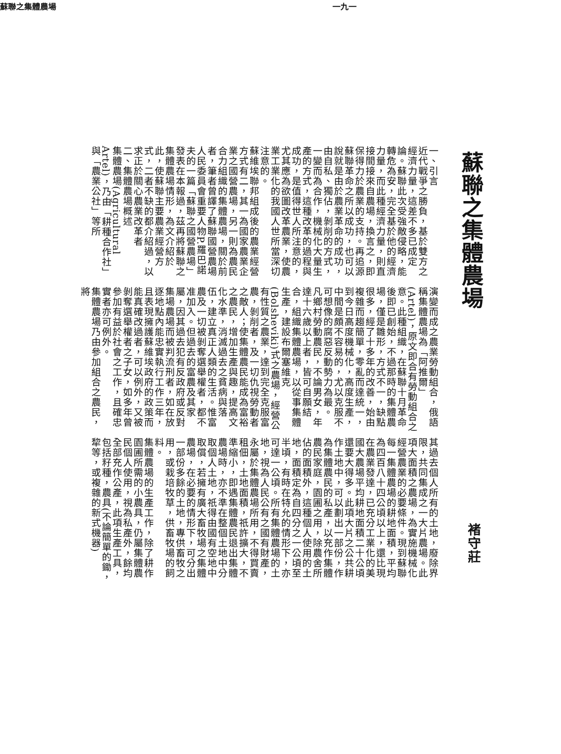蘇聯之集體農場 一九一
蘇聯之集體農場
褚守莊
一、引言
近代戰爭之勝負，基於雙方之經濟力量，這差不多已成定論。蘇聯此次受強敵侵略，能轉危為安，完全基於他的經濟力量，而此種經濟力量，則直接間接來自農場，換言之，即保得力於農業的支持。再追源蘇聯革命之所以成功，也可以說就是由於農業革命的成功，由自私、獨佔，剝削的方式，一變而為合作，機械化大量生產的方式，這種改革的過程與成功，是值得世人所注意的，尤其應為欲圖改革農業，使農業工業化的我國人世所當深切注意的。
蘇維埃聯邦組成後的農業經營方式有二，其一為國家農業企業之國營農場，另一則為農民合力組織的集體農場，關於前者，筆者曾譯了蘇聯國營農場人民委員會重要人物P.羅巴諾夫的一篇「蘇聯之國營農場」發表在本報過，茲再將蘇聯之集體農場情形，為文介紹於此，使蘇聯主要農業經營方式，二者不缺的都介紹過，以求正於關心農業改革者
二、集體農場概述
集體農場(Agricultural Artel)，乃由「耕種合作社」與「農業公社」等所
演變而成之農業勞動組合，俄語稱集體農場為「阿推爾」(Artel)，原文即合有勞動組合之意。此種組織，在蘇聯十月革命後即已創始，不過那時的集體農場，僅是雛形，方式不一，缺點很多，經了十多年的改善，始由複雜而趨簡單，零亂而達統一，到今日高度機械化，高度生產，中間是頗不容易的，尤以克服不可想像的腐惡反動勢力為最。
凡鄉村勞動農民，不論男女，年達十六歲以上者，皆可自願結合，組織集體農場，以從事集體生產，建設布爾塞維克(Bolsheviki)式之農場，經營公有性質之農業，達到完全克服富農，剝削者，及一切仇視勞動者之敵人；使集體農民能成為富裕之農民，增加生產與趣，提高文化水準，消滅過去之貧病與落伍，建立真正人類的生活。惟富農及一切被剝奪選舉權者，都不准加入。但過去的富農及其家屬，因其過去犯有反政府或反對集場農場而被判流刑者，如在放逐地點內能忠實執行工作三年，且表現擁護蘇維埃政府的政策而能真確改過者，可以例外，又被剝奪選舉權者之子女，如多年曾參加有益於社會之工作，且確忠實者亦可例外。
集體農場乃由參加組合之農民，將
其過去個人所有的土地，廢除界限，共同集成之一大片農場。此項大面積之農場，為實施機械化經營農業的必要條件。現到蘇聯每一集體農場的耕地面積，平均為四百八十四公頃以上，還比現在農業發達，已充分工業化的美國大農場平均耕地面積二十公頃還要大得多。此項大片之公共耕作土地中，可以劃出一部份，作為集體農民的私產，以充作集體農民家庭，園圃之用，除農舍所佔的面積外，這種個人使用的土地，面積定為自四分之一公頃至半頃，有時在特允的情形下，亦可達一公頃。所有集體農場的土地，視為人民公有之國有財產，永屬於集體農場所用，不得買賣租佃，土地面積，祇許擴大，不準縮小，即遇集體農民退出集體農場時，亦不準在整個土地中分取個人土地，祇得由國有空地中取償，若擁有廣大畜牧場之集體農場，在必要的情形下，可分出一部份多餘的土地，專供畜牧之用，或栽培牧草，供畜牧場的飼料。
集體農場的生產工作，除了耕作園圃所需的小農具，仍屬集體農民個人使用，視為私產外，餘均全部充作公產，此項生產工具，包括籽種，農具(不論簡單的鋤，犂等，或複雜的新式機器)